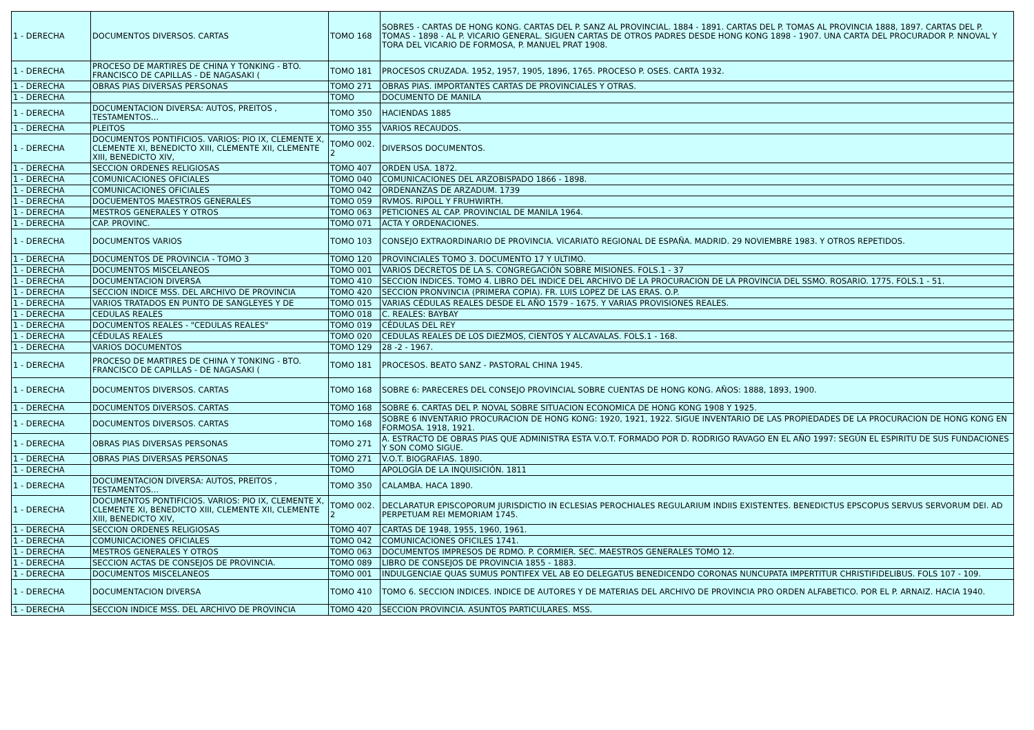| 1 - DERECHA | DOCUMENTOS DIVERSOS. CARTAS | TOMO 168 | SOBRE5 - CARTAS DE HONG KONG. CARTAS DEL P. SANZ AL PROVINCIAL. 1884 - 1891. CARTAS DEL P. TOMAS AL PROVINCIA 1888, 1897. CARTAS DEL P. TOMAS - 1898 - AL P. VICARIO GENERAL. SIGUEN CARTAS DE OTROS PADRES DESDE HONG KONG 1898 - 1907. UNA CARTA DEL PROCURADOR P. NNOVAL Y TORA DEL VICARIO DE FORMOSA, P. MANUEL PRAT 1908. |
| 1 - DERECHA | PROCESO DE MARTIRES DE CHINA Y TONKING - BTO. FRANCISCO DE CAPILLAS - DE NAGASAKI ( | TOMO 181 | PROCESOS CRUZADA. 1952, 1957, 1905, 1896, 1765. PROCESO P. OSES. CARTA 1932. |
| 1 - DERECHA | OBRAS PIAS DIVERSAS PERSONAS | TOMO 271 | OBRAS PIAS. IMPORTANTES CARTAS DE PROVINCIALES Y OTRAS. |
| 1 - DERECHA | | TOMO | DOCUMENTO DE MANILA |
| 1 - DERECHA | DOCUMENTACION DIVERSA: AUTOS, PREITOS , TESTAMENTOS… | TOMO 350 | HACIENDAS 1885 |
| 1 - DERECHA | PLEITOS | TOMO 355 | VARIOS RECAUDOS. |
| 1 - DERECHA | DOCUMENTOS PONTIFICIOS. VARIOS: PIO IX, CLEMENTE X, CLEMENTE XI, BENEDICTO XIII, CLEMENTE XII, CLEMENTE XIII, BENEDICTO XIV, | TOMO 002. 2 | DIVERSOS DOCUMENTOS. |
| 1 - DERECHA | SECCION ORDENES RELIGIOSAS | TOMO 407 | ORDEN USA. 1872. |
| 1 - DERECHA | COMUNICACIONES OFICIALES | TOMO 040 | COMUNICACIONES DEL ARZOBISPADO 1866 - 1898. |
| 1 - DERECHA | COMUNICACIONES OFICIALES | TOMO 042 | ORDENANZAS DE ARZADUM. 1739 |
| 1 - DERECHA | DOCUEMENTOS MAESTROS GENERALES | TOMO 059 | RVMOS. RIPOLL Y FRUHWIRTH. |
| 1 - DERECHA | MESTROS GENERALES Y OTROS | TOMO 063 | PETICIONES AL CAP. PROVINCIAL DE MANILA 1964. |
| 1 - DERECHA | CAP. PROVINC. | TOMO 071 | ACTA Y ORDENACIONES. |
| 1 - DERECHA | DOCUMENTOS VARIOS | TOMO 103 | CONSEJO EXTRAORDINARIO DE PROVINCIA. VICARIATO REGIONAL DE ESPAÑA. MADRID. 29 NOVIEMBRE 1983. Y OTROS REPETIDOS. |
| 1 - DERECHA | DOCUMENTOS DE PROVINCIA - TOMO 3 | TOMO 120 | PROVINCIALES TOMO 3. DOCUMENTO 17 Y ULTIMO. |
| 1 - DERECHA | DOCUMENTOS MISCELANEOS | TOMO 001 | VARIOS DECRETOS DE LA S. CONGREGACIÓN SOBRE MISIONES. FOLS.1 - 37 |
| 1 - DERECHA | DOCUMENTACION DIVERSA | TOMO 410 | SECCION INDICES. TOMO 4. LIBRO DEL INDICE DEL ARCHIVO DE LA PROCURACION DE LA PROVINCIA DEL SSMO. ROSARIO. 1775. FOLS.1 - 51. |
| 1 - DERECHA | SECCION INDICE MSS. DEL ARCHIVO DE PROVINCIA | TOMO 420 | SECCION PRONVINCIA (PRIMERA COPIA). FR. LUIS LOPEZ DE LAS ERAS. O.P. |
| 1 - DERECHA | VARIOS TRATADOS EN PUNTO DE SANGLEYES Y DE | TOMO 015 | VARIAS CÉDULAS REALES DESDE EL AÑO 1579 - 1675. Y VARIAS PROVISIONES REALES. |
| 1 - DERECHA | CEDULAS REALES | TOMO 018 | C. REALES: BAYBAY |
| 1 - DERECHA | DOCUMENTOS REALES - "CEDULAS REALES" | TOMO 019 | CÉDULAS DEL REY |
| 1 - DERECHA | CÉDULAS REALES | TOMO 020 | CEDULAS REALES DE LOS DIEZMOS, CIENTOS Y ALCAVALAS. FOLS.1 - 168. |
| 1 - DERECHA | VARIOS DOCUMENTOS | TOMO 129 | 28 -2 - 1967. |
| 1 - DERECHA | PROCESO DE MARTIRES DE CHINA Y TONKING - BTO. FRANCISCO DE CAPILLAS - DE NAGASAKI ( | TOMO 181 | PROCESOS. BEATO SANZ - PASTORAL CHINA 1945. |
| 1 - DERECHA | DOCUMENTOS DIVERSOS. CARTAS | TOMO 168 | SOBRE 6: PARECERES DEL CONSEJO PROVINCIAL SOBRE CUENTAS DE HONG KONG. AÑOS: 1888, 1893, 1900. |
| 1 - DERECHA | DOCUMENTOS DIVERSOS. CARTAS | TOMO 168 | SOBRE 6. CARTAS DEL P. NOVAL SOBRE SITUACION ECONOMICA DE HONG KONG 1908 Y 1925. |
| 1 - DERECHA | DOCUMENTOS DIVERSOS. CARTAS | TOMO 168 | SOBRE 6 INVENTARIO PROCURACION DE HONG KONG: 1920, 1921, 1922. SIGUE INVENTARIO DE LAS PROPIEDADES DE LA PROCURACION DE HONG KONG EN FORMOSA. 1918, 1921. |
| 1 - DERECHA | OBRAS PIAS DIVERSAS PERSONAS | TOMO 271 | A. ESTRACTO DE OBRAS PIAS QUE ADMINISTRA ESTA V.O.T. FORMADO POR D. RODRIGO RAVAGO EN EL AÑO 1997: SEGÚN EL ESPIRITU DE SUS FUNDACIONES Y SON COMO SIGUE. |
| 1 - DERECHA | OBRAS PIAS DIVERSAS PERSONAS | TOMO 271 | V.O.T. BIOGRAFIAS. 1890. |
| 1 - DERECHA | | TOMO | APOLOGÍA DE LA INQUISICIÓN. 1811 |
| 1 - DERECHA | DOCUMENTACION DIVERSA: AUTOS, PREITOS , TESTAMENTOS… | TOMO 350 | CALAMBA. HACA 1890. |
| 1 - DERECHA | DOCUMENTOS PONTIFICIOS. VARIOS: PIO IX, CLEMENTE X, CLEMENTE XI, BENEDICTO XIII, CLEMENTE XII, CLEMENTE XIII, BENEDICTO XIV, | TOMO 002. 2 | DECLARATUR EPISCOPORUM JURISDICTIO IN ECLESIAS PEROCHIALES REGULARIUM INDIIS EXISTENTES. BENEDICTUS EPSCOPUS SERVUS SERVORUM DEI. AD PERPETUAM REI MEMORIAM 1745. |
| 1 - DERECHA | SECCION ORDENES RELIGIOSAS | TOMO 407 | CARTAS DE 1948, 1955, 1960, 1961. |
| 1 - DERECHA | COMUNICACIONES OFICIALES | TOMO 042 | COMUNICACIONES OFICILES 1741. |
| 1 - DERECHA | MESTROS GENERALES Y OTROS | TOMO 063 | DOCUMENTOS IMPRESOS DE RDMO. P. CORMIER. SEC. MAESTROS GENERALES TOMO 12. |
| 1 - DERECHA | SECCION ACTAS DE CONSEJOS DE PROVINCIA. | TOMO 089 | LIBRO DE CONSEJOS DE PROVINCIA 1855 - 1883. |
| 1 - DERECHA | DOCUMENTOS MISCELANEOS | TOMO 001 | INDULGENCIAE QUAS SUMUS PONTIFEX VEL AB EO DELEGATUS BENEDICENDO CORONAS NUNCUPATA IMPERTITUR CHRISTIFIDELIBUS. FOLS 107 - 109. |
| 1 - DERECHA | DOCUMENTACION DIVERSA | TOMO 410 | TOMO 6. SECCION INDICES. INDICE DE AUTORES Y DE MATERIAS DEL ARCHIVO DE PROVINCIA PRO ORDEN ALFABETICO. POR EL P. ARNAIZ. HACIA 1940. |
| 1 - DERECHA | SECCION INDICE MSS. DEL ARCHIVO DE PROVINCIA | TOMO 420 | SECCION PROVINCIA. ASUNTOS PARTICULARES. MSS. |